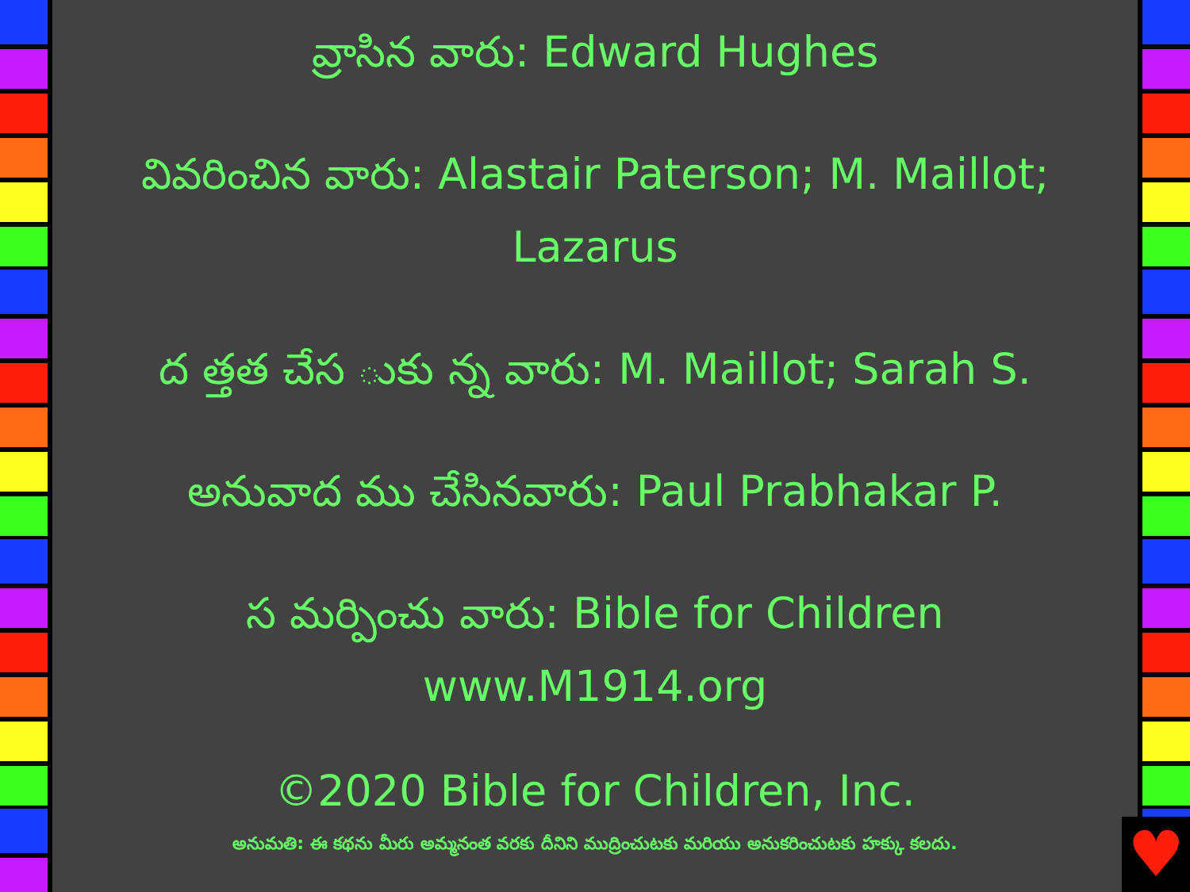వ్రాసిన వారు: Edward Hughes
వివరించిన వారు: Alastair Paterson; M. Maillot; Lazarus
ద త్తత చేస ుకు న్న వారు: M. Maillot; Sarah S.
అనువాద ము చేసినవారు: Paul Prabhakar P.
స మర్పించు వారు: Bible for Children
www.M1914.org
©2020 Bible for Children, Inc.
అనుమతి: ఈ కథను మీరు అమ్మనంత వరకు దీనిని ముద్రించుటకు మరియు అనుకరించుటకు హక్కు కలదు.
♥